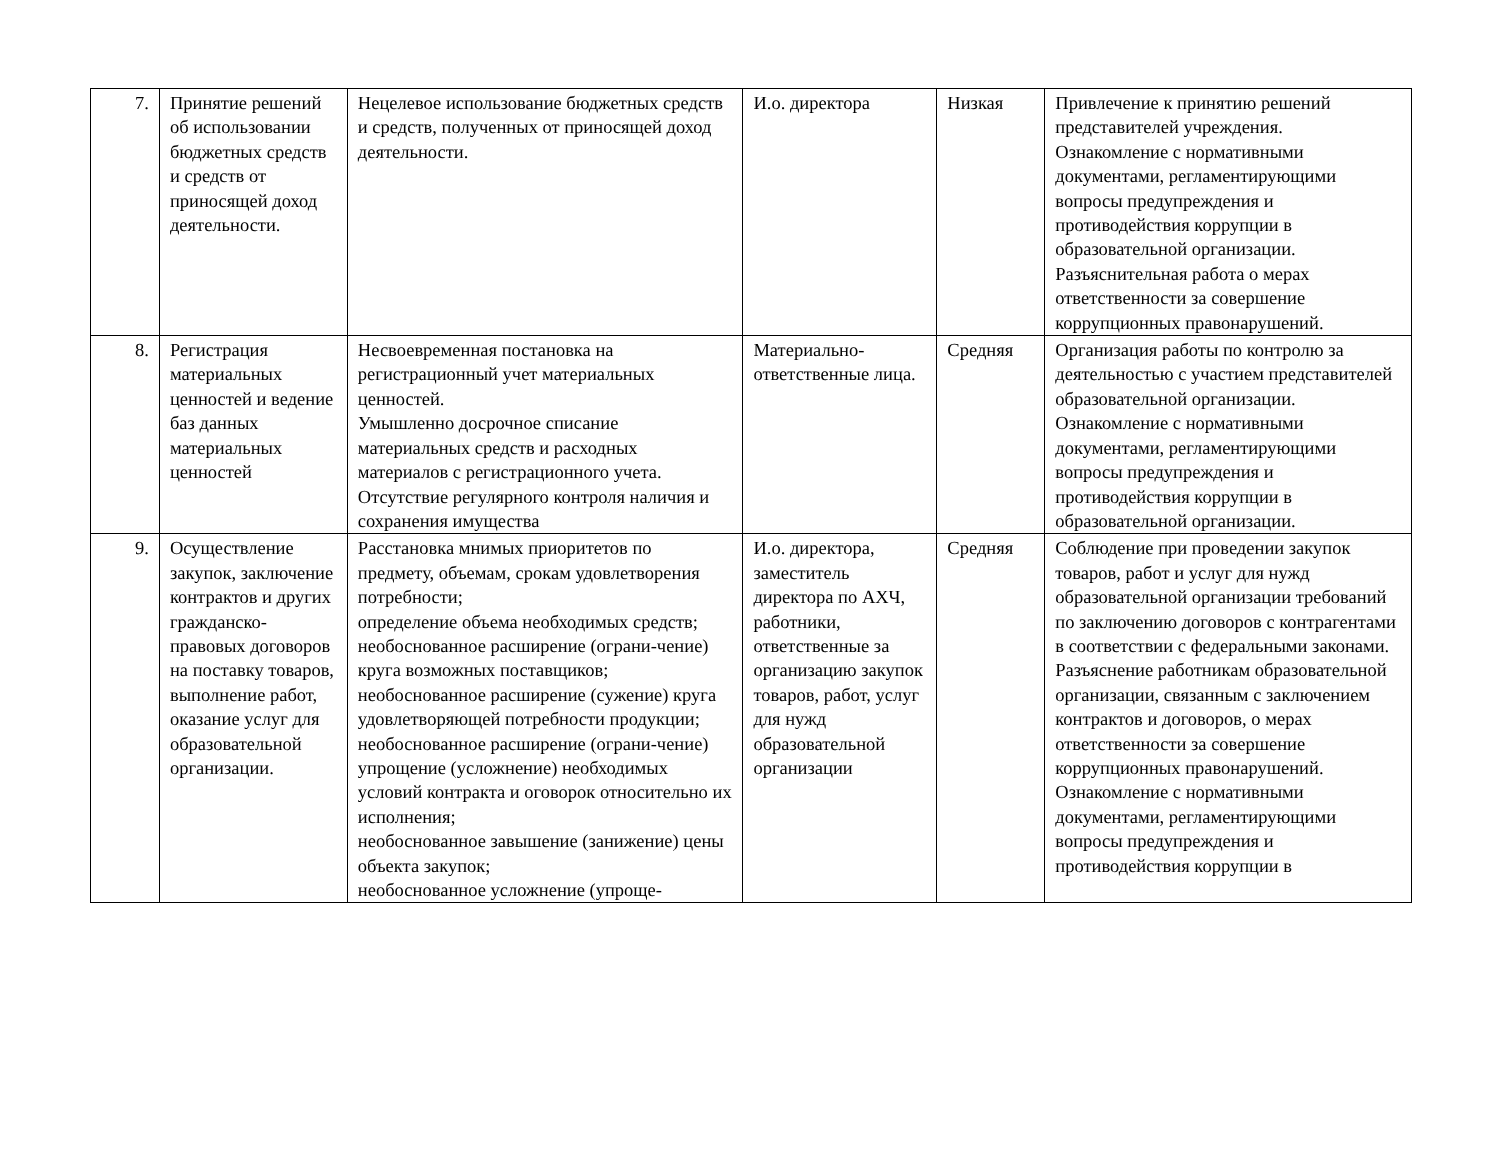| 7. | Принятие решений об использовании бюджетных средств и средств от приносящей доход деятельности. | Нецелевое использование бюджетных средств и средств, полученных от приносящей доход деятельности. | И.о. директора | Низкая | Привлечение к принятию решений представителей учреждения. Ознакомление с нормативными документами, регламентирующими вопросы предупреждения и противодействия коррупции в образовательной организации. Разъяснительная работа о мерах ответственности за совершение коррупционных правонарушений. |
| 8. | Регистрация материальных ценностей и ведение баз данных материальных ценностей | Несвоевременная постановка на регистрационный учет материальных ценностей. Умышленно досрочное списание материальных средств и расходных материалов с регистрационного учета. Отсутствие регулярного контроля наличия и сохранения имущества | Материально-ответственные лица. | Средняя | Организация работы по контролю за деятельностью с участием представителей образовательной организации. Ознакомление с нормативными документами, регламентирующими вопросы предупреждения и противодействия коррупции в образовательной организации. |
| 9. | Осуществление закупок, заключение контрактов и других гражданско-правовых договоров на поставку товаров, выполнение работ, оказание услуг для образовательной организации. | Расстановка мнимых приоритетов по предмету, объемам, срокам удовлетворения потребности; определение объема необходимых средств; необоснованное расширение (ограни-чение) круга возможных поставщиков; необоснованное расширение (сужение) круга удовлетворяющей потребности продукции; необоснованное расширение (ограни-чение) упрощение (усложнение) необходимых условий контракта и оговорок относительно их исполнения; необоснованное завышение (занижение) цены объекта закупок; необоснованное усложнение (упроще- | И.о. директора, заместитель директора по АХЧ, работники, ответственные за организацию закупок товаров, работ, услуг для нужд образовательной организации | Средняя | Соблюдение при проведении закупок товаров, работ и услуг для нужд образовательной организации требований по заключению договоров с контрагентами в соответствии с федеральными законами. Разъяснение работникам образовательной организации, связанным с заключением контрактов и договоров, о мерах ответственности за совершение коррупционных правонарушений. Ознакомление с нормативными документами, регламентирующими вопросы предупреждения и противодействия коррупции в |